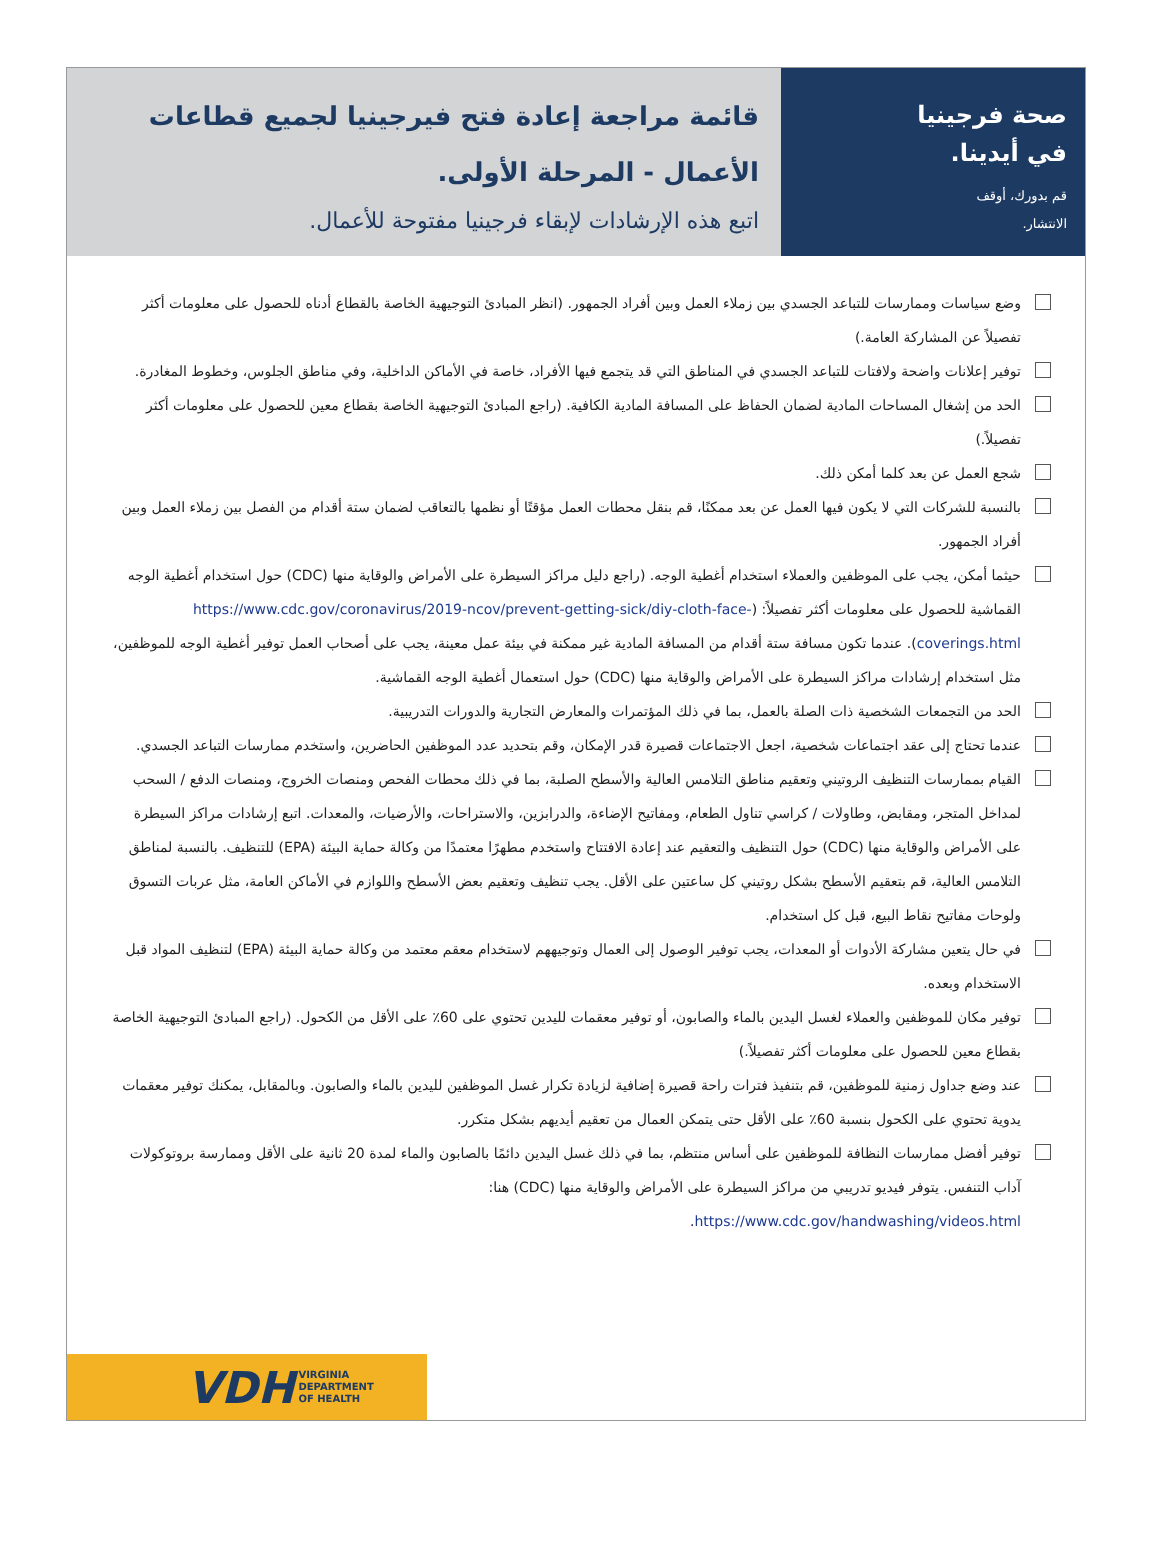صحة فرجينيا
في أيدينا.
قم بدورك، أوقف
الانتشار.
قائمة مراجعة إعادة فتح فيرجينيا لجميع قطاعات الأعمال - المرحلة الأولى.
اتبع هذه الإرشادات لإبقاء فرجينيا مفتوحة للأعمال.
وضع سياسات وممارسات للتباعد الجسدي بين زملاء العمل وبين أفراد الجمهور. (انظر المبادئ التوجيهية الخاصة بالقطاع أدناه للحصول على معلومات أكثر تفصيلاً عن المشاركة العامة.)
توفير إعلانات واضحة ولافتات للتباعد الجسدي في المناطق التي قد يتجمع فيها الأفراد، خاصة في الأماكن الداخلية، وفي مناطق الجلوس، وخطوط المغادرة.
الحد من إشغال المساحات المادية لضمان الحفاظ على المسافة المادية الكافية. (راجع المبادئ التوجيهية الخاصة بقطاع معين للحصول على معلومات أكثر تفصيلاً.)
شجع العمل عن بعد كلما أمكن ذلك.
بالنسبة للشركات التي لا يكون فيها العمل عن بعد ممكنًا، قم بنقل محطات العمل مؤقتًا أو نظمها بالتعاقب لضمان ستة أقدام من الفصل بين زملاء العمل وبين أفراد الجمهور.
حيثما أمكن، يجب على الموظفين والعملاء استخدام أغطية الوجه. (راجع دليل مراكز السيطرة على الأمراض والوقاية منها (CDC) حول استخدام أغطية الوجه القماشية للحصول على معلومات أكثر تفصيلاً: (https://www.cdc.gov/coronavirus/2019-ncov/prevent-getting-sick/diy-cloth-face-coverings.html). عندما تكون مسافة ستة أقدام من المسافة المادية غير ممكنة في بيئة عمل معينة، يجب على أصحاب العمل توفير أغطية الوجه للموظفين، مثل استخدام إرشادات مراكز السيطرة على الأمراض والوقاية منها (CDC) حول استعمال أغطية الوجه القماشية.
الحد من التجمعات الشخصية ذات الصلة بالعمل، بما في ذلك المؤتمرات والمعارض التجارية والدورات التدريبية.
عندما تحتاج إلى عقد اجتماعات شخصية، اجعل الاجتماعات قصيرة قدر الإمكان، وقم بتحديد عدد الموظفين الحاضرين، واستخدم ممارسات التباعد الجسدي.
القيام بممارسات التنظيف الروتيني وتعقيم مناطق التلامس العالية والأسطح الصلبة، بما في ذلك محطات الفحص ومنصات الخروج، ومنصات الدفع / السحب لمداخل المتجر، ومقابض، وطاولات / كراسي تناول الطعام، ومفاتيح الإضاءة، والدرابزين، والاستراحات، والأرضيات، والمعدات. اتبع إرشادات مراكز السيطرة على الأمراض والوقاية منها (CDC) حول التنظيف والتعقيم عند إعادة الافتتاح واستخدم مطهرًا معتمدًا من وكالة حماية البيئة (EPA) للتنظيف. بالنسبة لمناطق التلامس العالية، قم بتعقيم الأسطح بشكل روتيني كل ساعتين على الأقل. يجب تنظيف وتعقيم بعض الأسطح واللوازم في الأماكن العامة، مثل عربات التسوق ولوحات مفاتيح نقاط البيع، قبل كل استخدام.
في حال يتعين مشاركة الأدوات أو المعدات، يجب توفير الوصول إلى العمال وتوجيههم لاستخدام معقم معتمد من وكالة حماية البيئة (EPA) لتنظيف المواد قبل الاستخدام وبعده.
توفير مكان للموظفين والعملاء لغسل اليدين بالماء والصابون، أو توفير معقمات لليدين تحتوي على 60٪ على الأقل من الكحول. (راجع المبادئ التوجيهية الخاصة بقطاع معين للحصول على معلومات أكثر تفصيلاً.)
عند وضع جداول زمنية للموظفين، قم بتنفيذ فترات راحة قصيرة إضافية لزيادة تكرار غسل الموظفين لليدين بالماء والصابون. وبالمقابل، يمكنك توفير معقمات يدوية تحتوي على الكحول بنسبة 60٪ على الأقل حتى يتمكن العمال من تعقيم أيديهم بشكل متكرر.
توفير أفضل ممارسات النظافة للموظفين على أساس منتظم، بما في ذلك غسل اليدين دائمًا بالصابون والماء لمدة 20 ثانية على الأقل وممارسة بروتوكولات آداب التنفس. يتوفر فيديو تدريبي من مراكز السيطرة على الأمراض والوقاية منها (CDC) هنا:
https://www.cdc.gov/handwashing/videos.html.
VDH VIRGINIA
DEPARTMENT
OF HEALTH